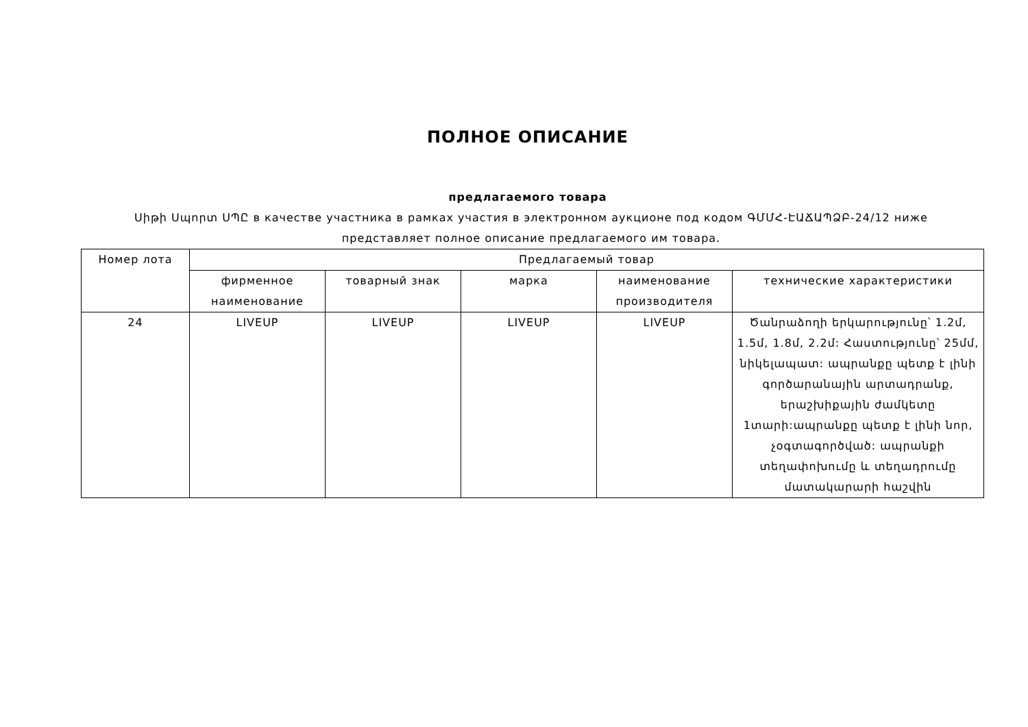ПОЛНОЕ ОПИСАНИЕ
предлагаемого товара
Սիթի Սպորտ ՍՊԸ в качестве участника в рамках участия в электронном аукционе под кодом ԳՄՄՀ-ԷԱՃԱՊՁԲ-24/12 ниже представляет полное описание предлагаемого им товара.
| Номер лота | Предлагаемый товар | | | | |
| --- | --- | --- | --- | --- | --- |
| | фирменное наименование | товарный знак | марка | наименование производителя | технические характеристики |
| 24 | LIVEUP | LIVEUP | LIVEUP | LIVEUP | Ծանրաձողի երկարությունը՝ 1.2մ, 1.5մ, 1.8մ, 2.2մ: Հաստությունը՝ 25մմ, նիկելապատ: ապրանքը պետք է լինի գործարանային արտադրանք, երաշխիքային ժամկետը 1տարի:ապրանքը պետք է լինի նոր, չօգտագործված: ապրանքի տեղափոխումը և տեղադրումը մատակարարի հաշվին |